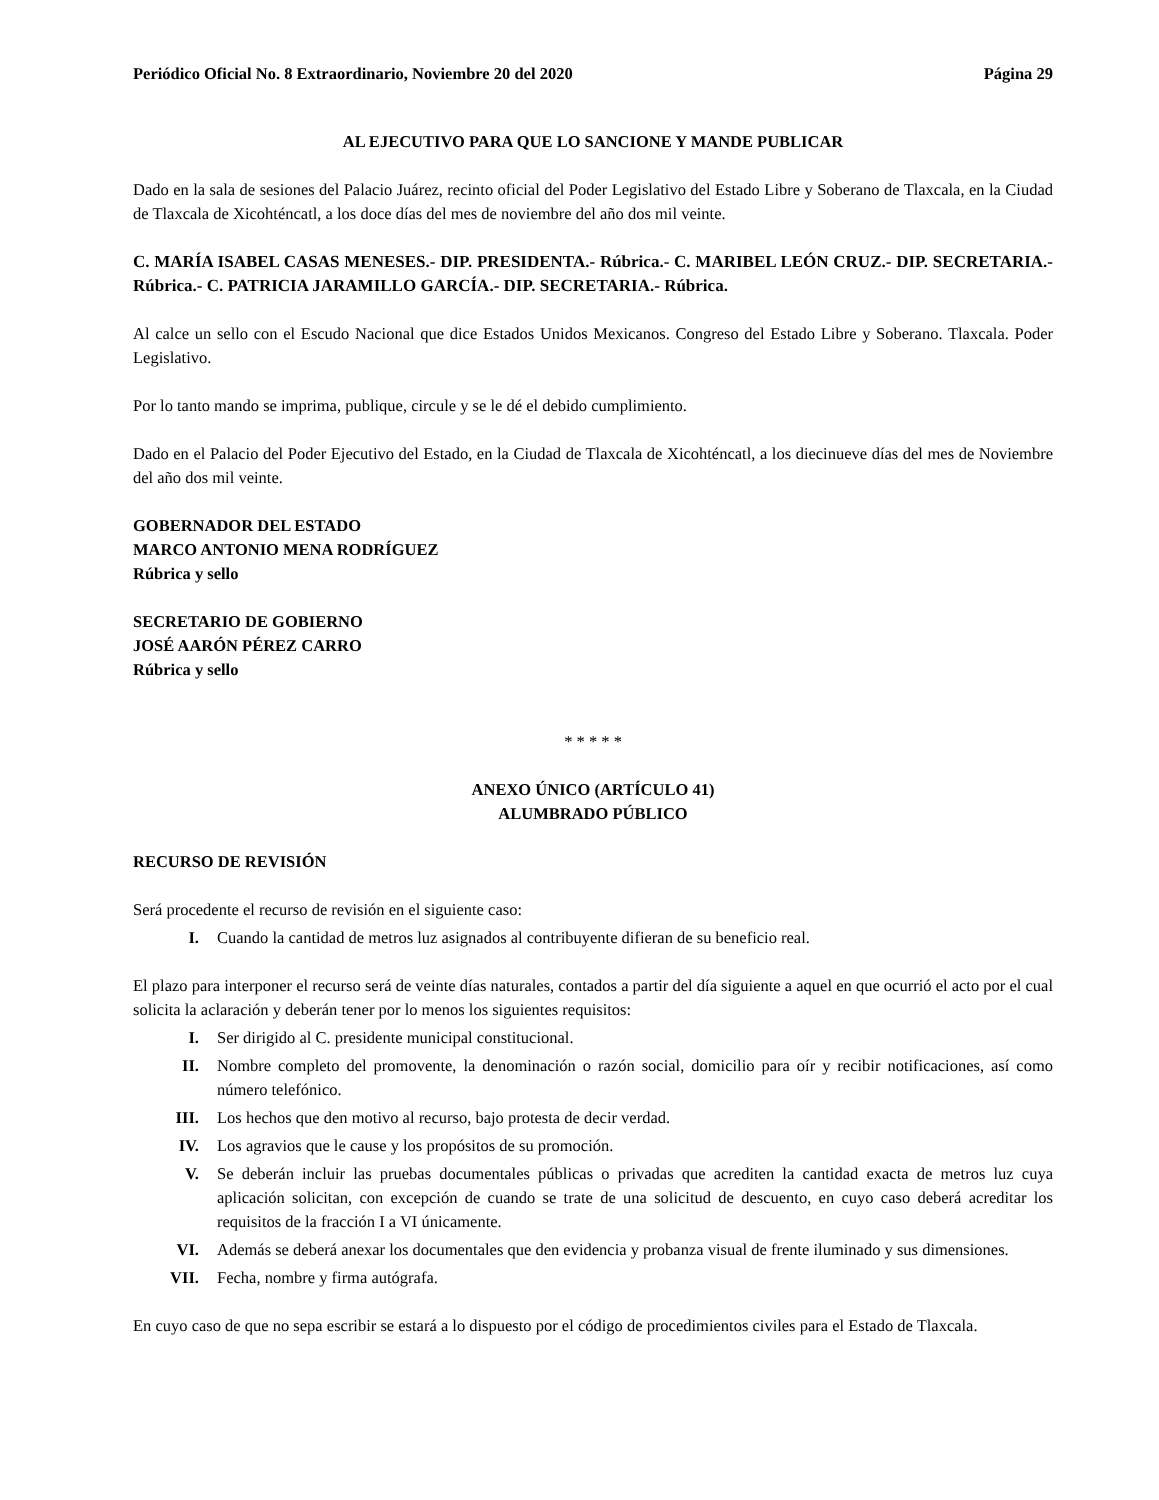Periódico Oficial No. 8 Extraordinario, Noviembre 20 del 2020 Página 29
AL EJECUTIVO PARA QUE LO SANCIONE Y MANDE PUBLICAR
Dado en la sala de sesiones del Palacio Juárez, recinto oficial del Poder Legislativo del Estado Libre y Soberano de Tlaxcala, en la Ciudad de Tlaxcala de Xicohténcatl, a los doce días del mes de noviembre del año dos mil veinte.
C. MARÍA ISABEL CASAS MENESES.- DIP. PRESIDENTA.- Rúbrica.- C. MARIBEL LEÓN CRUZ.- DIP. SECRETARIA.- Rúbrica.- C. PATRICIA JARAMILLO GARCÍA.- DIP. SECRETARIA.- Rúbrica.
Al calce un sello con el Escudo Nacional que dice Estados Unidos Mexicanos. Congreso del Estado Libre y Soberano. Tlaxcala. Poder Legislativo.
Por lo tanto mando se imprima, publique, circule y se le dé el debido cumplimiento.
Dado en el Palacio del Poder Ejecutivo del Estado, en la Ciudad de Tlaxcala de Xicohténcatl, a los diecinueve días del mes de Noviembre del año dos mil veinte.
GOBERNADOR DEL ESTADO
MARCO ANTONIO MENA RODRÍGUEZ
Rúbrica y sello
SECRETARIO DE GOBIERNO
JOSÉ AARÓN PÉREZ CARRO
Rúbrica y sello
* * * * *
ANEXO ÚNICO (ARTÍCULO 41)
ALUMBRADO PÚBLICO
RECURSO DE REVISIÓN
Será procedente el recurso de revisión en el siguiente caso:
I. Cuando la cantidad de metros luz asignados al contribuyente difieran de su beneficio real.
El plazo para interponer el recurso será de veinte días naturales, contados a partir del día siguiente a aquel en que ocurrió el acto por el cual solicita la aclaración y deberán tener por lo menos los siguientes requisitos:
I. Ser dirigido al C. presidente municipal constitucional.
II. Nombre completo del promovente, la denominación o razón social, domicilio para oír y recibir notificaciones, así como número telefónico.
III. Los hechos que den motivo al recurso, bajo protesta de decir verdad.
IV. Los agravios que le cause y los propósitos de su promoción.
V. Se deberán incluir las pruebas documentales públicas o privadas que acrediten la cantidad exacta de metros luz cuya aplicación solicitan, con excepción de cuando se trate de una solicitud de descuento, en cuyo caso deberá acreditar los requisitos de la fracción I a VI únicamente.
VI. Además se deberá anexar los documentales que den evidencia y probanza visual de frente iluminado y sus dimensiones.
VII. Fecha, nombre y firma autógrafa.
En cuyo caso de que no sepa escribir se estará a lo dispuesto por el código de procedimientos civiles para el Estado de Tlaxcala.